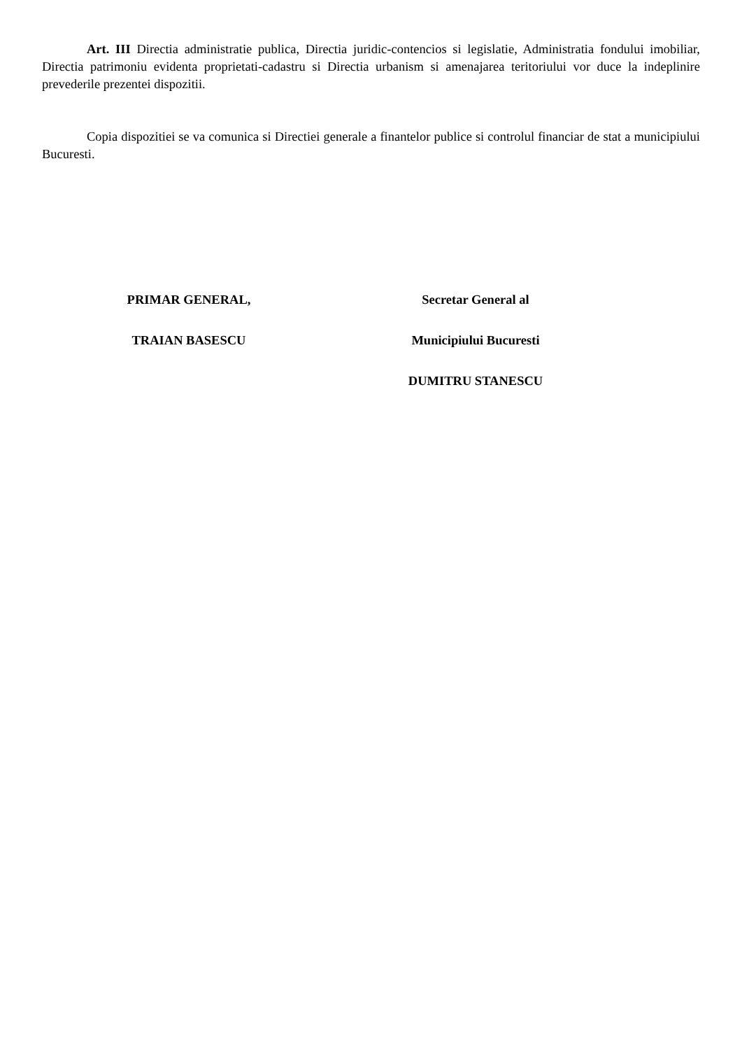Art. III Directia administratie publica, Directia juridic-contencios si legislatie, Administratia fondului imobiliar, Directia patrimoniu evidenta proprietati-cadastru si Directia urbanism si amenajarea teritoriului vor duce la indeplinire prevederile prezentei dispozitii.
Copia dispozitiei se va comunica si Directiei generale a finantelor publice si controlul financiar de stat a municipiului Bucuresti.
PRIMAR GENERAL,
TRAIAN BASESCU
Secretar General al
Municipiului Bucuresti
DUMITRU STANESCU